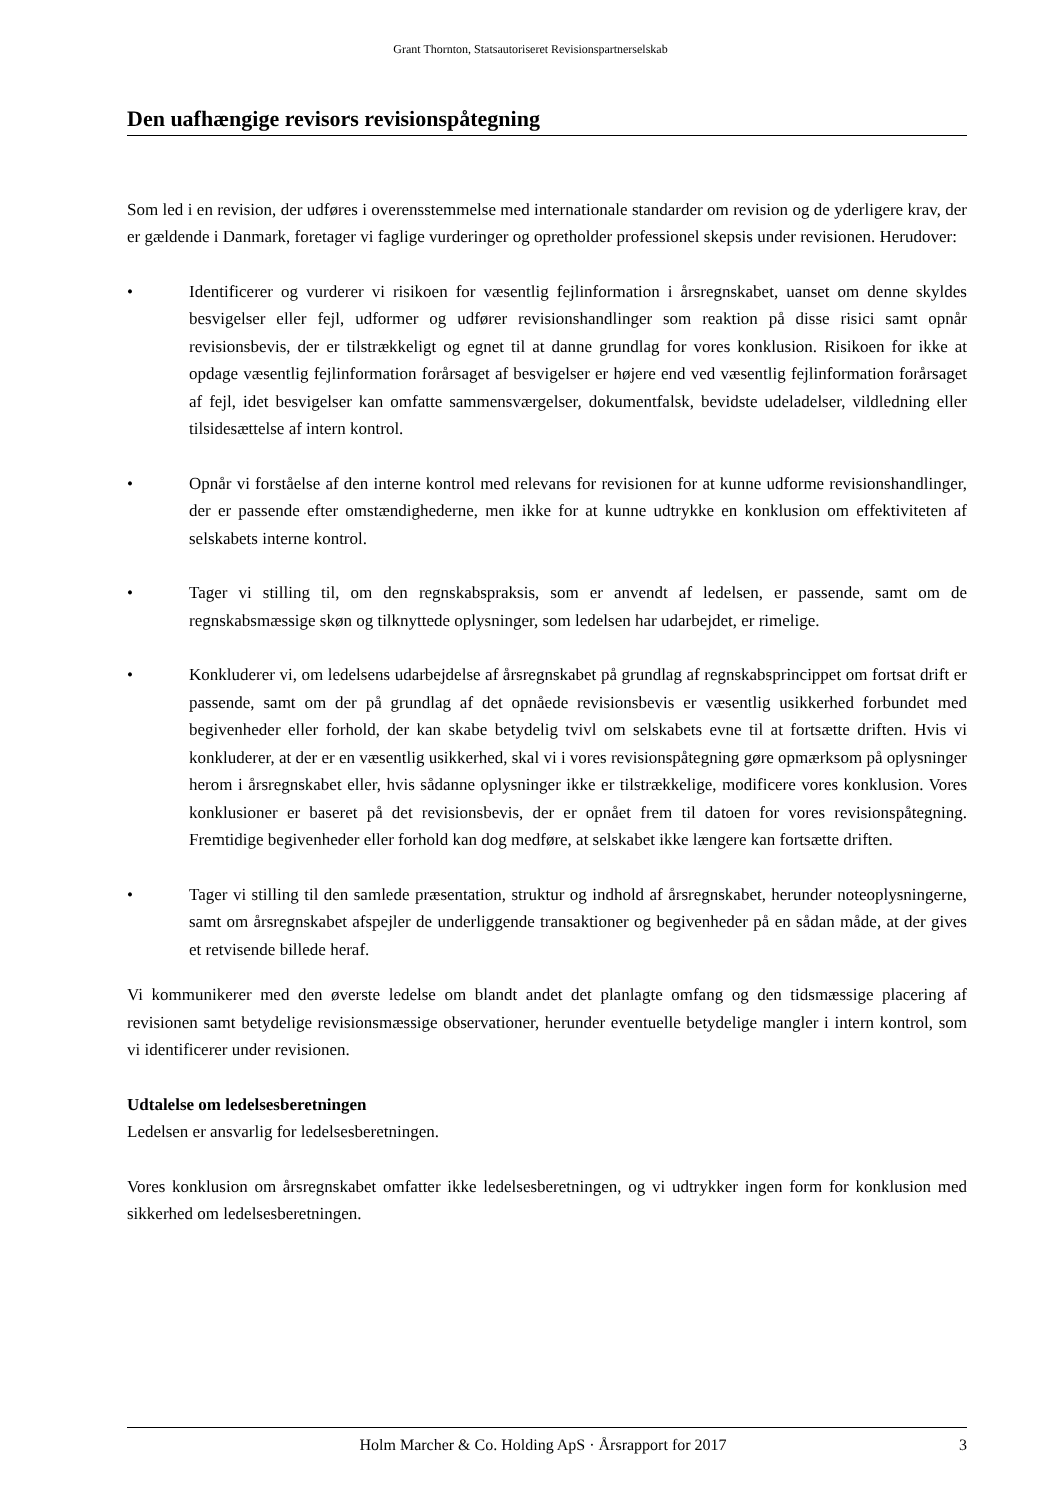Grant Thornton, Statsautoriseret Revisionspartnerselskab
Den uafhængige revisors revisionspåtegning
Som led i en revision, der udføres i overensstemmelse med internationale standarder om revision og de yderligere krav, der er gældende i Danmark, foretager vi faglige vurderinger og opretholder professionel skepsis under revisionen. Herudover:
• Identificerer og vurderer vi risikoen for væsentlig fejlinformation i årsregnskabet, uanset om denne skyldes besvigelser eller fejl, udformer og udfører revisionshandlinger som reaktion på disse risici samt opnår revisionsbevis, der er tilstrækkeligt og egnet til at danne grundlag for vores konklusion. Risikoen for ikke at opdage væsentlig fejlinformation forårsaget af besvigelser er højere end ved væsentlig fejlinformation forårsaget af fejl, idet besvigelser kan omfatte sammensværgelser, dokumentfalsk, bevidste udeladelser, vildledning eller tilsidesættelse af intern kontrol.
• Opnår vi forståelse af den interne kontrol med relevans for revisionen for at kunne udforme revisionshandlinger, der er passende efter omstændighederne, men ikke for at kunne udtrykke en konklusion om effektiviteten af selskabets interne kontrol.
• Tager vi stilling til, om den regnskabspraksis, som er anvendt af ledelsen, er passende, samt om de regnskabsmæssige skøn og tilknyttede oplysninger, som ledelsen har udarbejdet, er rimelige.
• Konkluderer vi, om ledelsens udarbejdelse af årsregnskabet på grundlag af regnskabsprincippet om fortsat drift er passende, samt om der på grundlag af det opnåede revisionsbevis er væsentlig usikkerhed forbundet med begivenheder eller forhold, der kan skabe betydelig tvivl om selskabets evne til at fortsætte driften. Hvis vi konkluderer, at der er en væsentlig usikkerhed, skal vi i vores revisionspåtegning gøre opmærksom på oplysninger herom i årsregnskabet eller, hvis sådanne oplysninger ikke er tilstrækkelige, modificere vores konklusion. Vores konklusioner er baseret på det revisionsbevis, der er opnået frem til datoen for vores revisionspåtegning. Fremtidige begivenheder eller forhold kan dog medføre, at selskabet ikke længere kan fortsætte driften.
• Tager vi stilling til den samlede præsentation, struktur og indhold af årsregnskabet, herunder noteoplysningerne, samt om årsregnskabet afspejler de underliggende transaktioner og begivenheder på en sådan måde, at der gives et retvisende billede heraf.
Vi kommunikerer med den øverste ledelse om blandt andet det planlagte omfang og den tidsmæssige placering af revisionen samt betydelige revisionsmæssige observationer, herunder eventuelle betydelige mangler i intern kontrol, som vi identificerer under revisionen.
Udtalelse om ledelsesberetningen
Ledelsen er ansvarlig for ledelsesberetningen.
Vores konklusion om årsregnskabet omfatter ikke ledelsesberetningen, og vi udtrykker ingen form for konklusion med sikkerhed om ledelsesberetningen.
Holm Marcher & Co. Holding ApS · Årsrapport for 2017 3